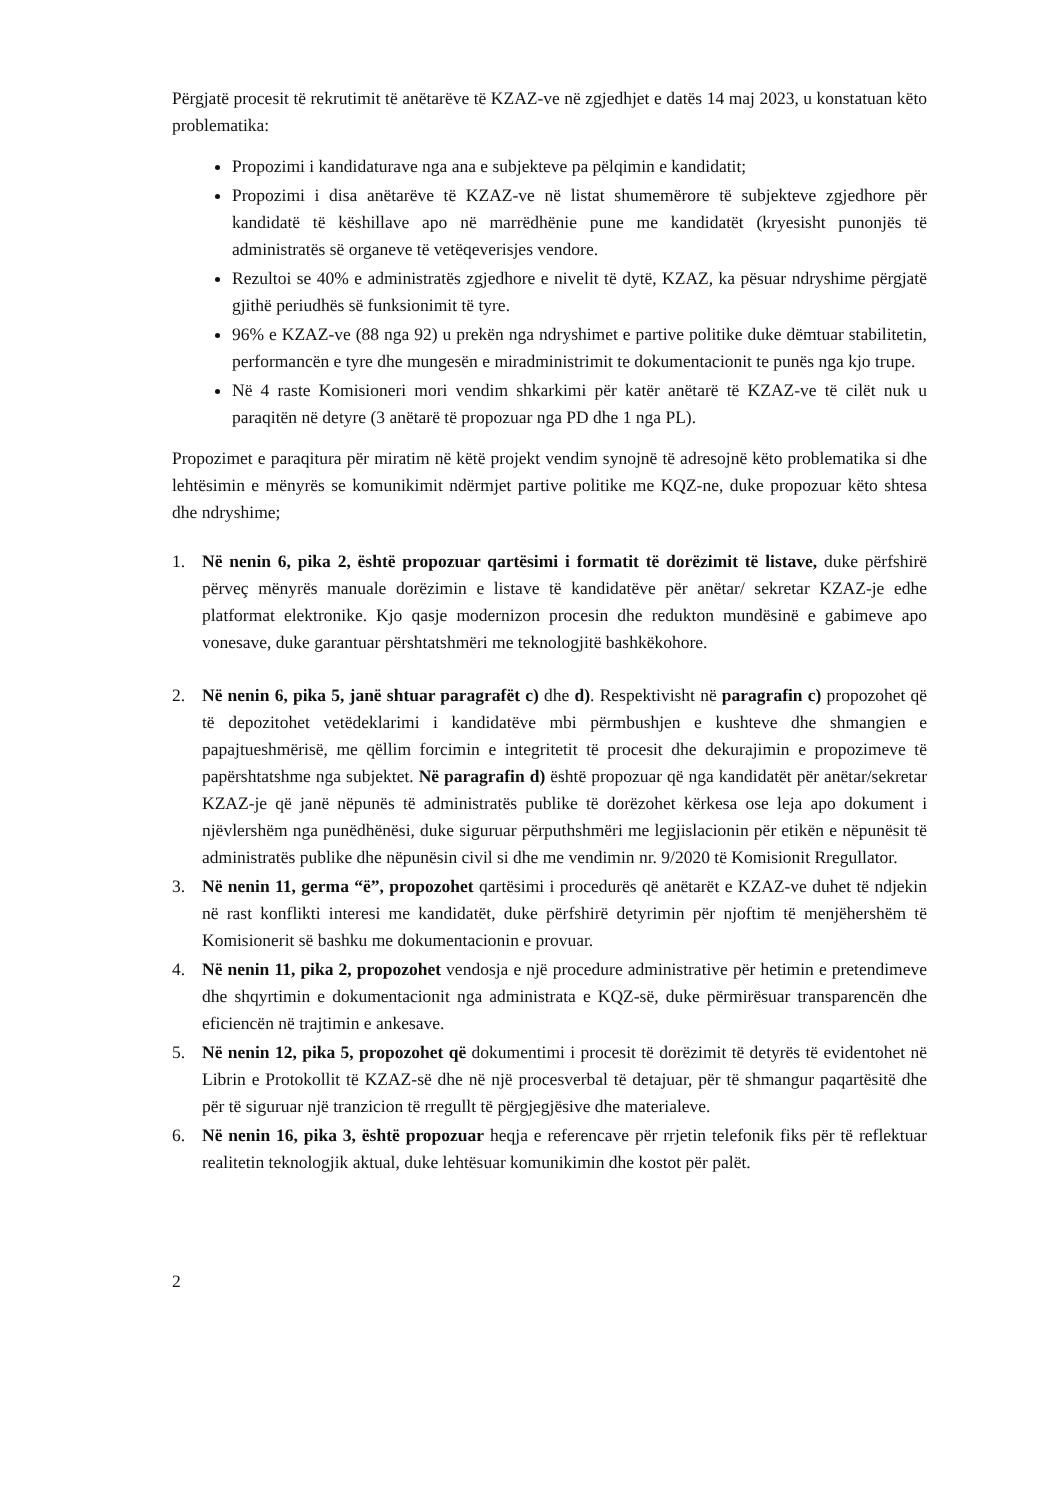Përgjatë procesit të rekrutimit të anëtarëve të KZAZ-ve në zgjedhjet e datës 14 maj 2023, u konstatuan këto problematika:
Propozimi i kandidaturave nga ana e subjekteve pa pëlqimin e kandidatit;
Propozimi i disa anëtarëve të KZAZ-ve në listat shumemërore të subjekteve zgjedhore për kandidatë të këshillave apo në marrëdhënie pune me kandidatët (kryesisht punonjës të administratës së organeve të vetëqeverisjes vendore.
Rezultoi se 40% e administratës zgjedhore e nivelit të dytë, KZAZ, ka pësuar ndryshime përgjatë gjithë periudhës së funksionimit të tyre.
96% e KZAZ-ve (88 nga 92) u prekën nga ndryshimet e partive politike duke dëmtuar stabilitetin, performancën e tyre dhe mungesën e miradministrimit te dokumentacionit te punës nga kjo trupe.
Në 4 raste Komisioneri mori vendim shkarkimi për katër anëtarë të KZAZ-ve të cilët nuk u paraqitën në detyre (3 anëtarë të propozuar nga PD dhe 1 nga PL).
Propozimet e paraqitura për miratim në këtë projekt vendim synojnë të adresojnë këto problematika si dhe lehtësimin e mënyrës se komunikimit ndërmjet partive politike me KQZ-ne, duke propozuar këto shtesa dhe ndryshime;
1. Në nenin 6, pika 2, është propozuar qartësimi i formatit të dorëzimit të listave, duke përfshirë përveç mënyrës manuale dorëzimin e listave të kandidatëve për anëtar/ sekretar KZAZ-je edhe platformat elektronike. Kjo qasje modernizon procesin dhe redukton mundësinë e gabimeve apo vonesave, duke garantuar përshtatshmëri me teknologjitë bashkëkohore.
2. Në nenin 6, pika 5, janë shtuar paragrafët c) dhe d). Respektivisht në paragrafin c) propozohet që të depozitohet vetëdeklarimi i kandidatëve mbi përmbushjen e kushteve dhe shmangien e papajtueshmërisë, me qëllim forcimin e integritetit të procesit dhe dekurajimin e propozimeve të papërshtatshme nga subjektet. Në paragrafin d) është propozuar që nga kandidatët për anëtar/sekretar KZAZ-je që janë nëpunës të administratës publike të dorëzohet kërkesa ose leja apo dokument i njëvlershëm nga punëdhënësi, duke siguruar përputhshmëri me legjislacionin për etikën e nëpunësit të administratës publike dhe nëpunësin civil si dhe me vendimin nr. 9/2020 të Komisionit Rregullator.
3. Në nenin 11, germa “ë”, propozohet qartësimi i procedurës që anëtarët e KZAZ-ve duhet të ndjekin në rast konflikti interesi me kandidatët, duke përfshirë detyrimin për njoftim të menjëhershëm të Komisionerit së bashku me dokumentacionin e provuar.
4. Në nenin 11, pika 2, propozohet vendosja e një procedure administrative për hetimin e pretendimeve dhe shqyrtimin e dokumentacionit nga administrata e KQZ-së, duke përmirësuar transparencën dhe eficiencën në trajtimin e ankesave.
5. Në nenin 12, pika 5, propozohet që dokumentimi i procesit të dorëzimit të detyrës të evidentohet në Librin e Protokollit të KZAZ-së dhe në një procesverbal të detajuar, për të shmangur paqartësitë dhe për të siguruar një tranzicion të rregullt të përgjegjësive dhe materialeve.
6. Në nenin 16, pika 3, është propozuar heqja e referencave për rrjetin telefonik fiks për të reflektuar realitetin teknologjik aktual, duke lehtësuar komunikimin dhe kostot për palët.
2